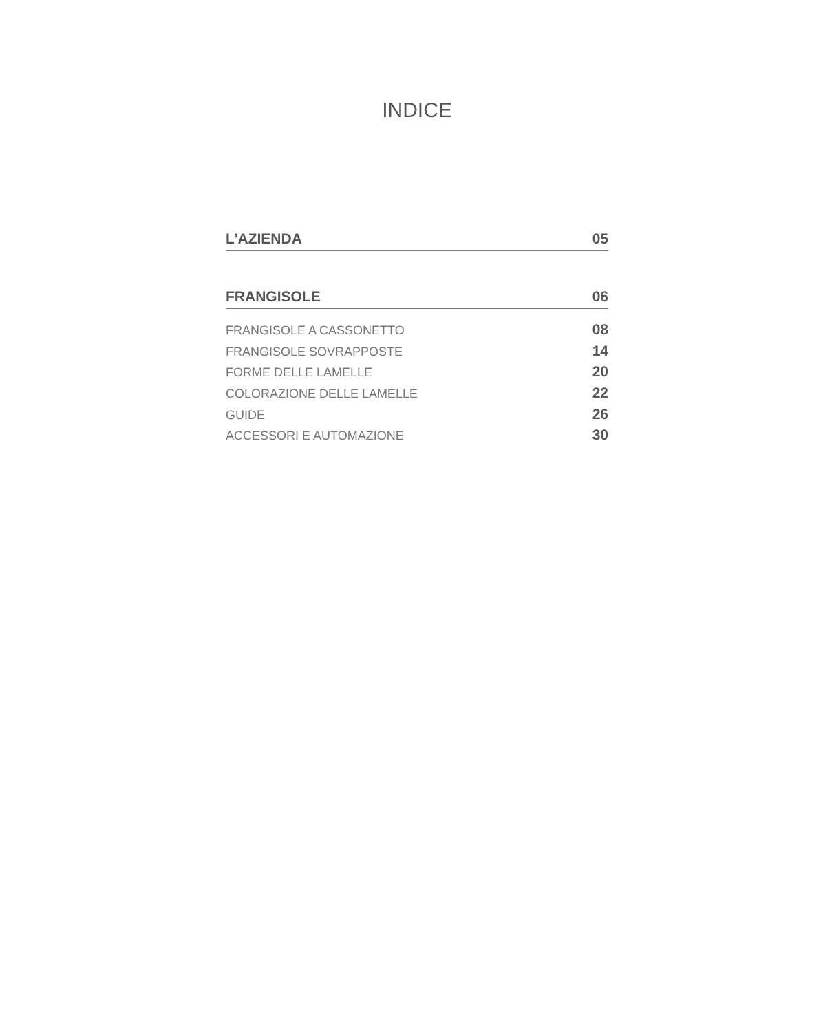INDICE
L’AZIENDA 05
FRANGISOLE 06
FRANGISOLE A CASSONETTO 08
FRANGISOLE SOVRAPPOSTE 14
FORME DELLE LAMELLE 20
COLORAZIONE DELLE LAMELLE 22
GUIDE 26
ACCESSORI E AUTOMAZIONE 30